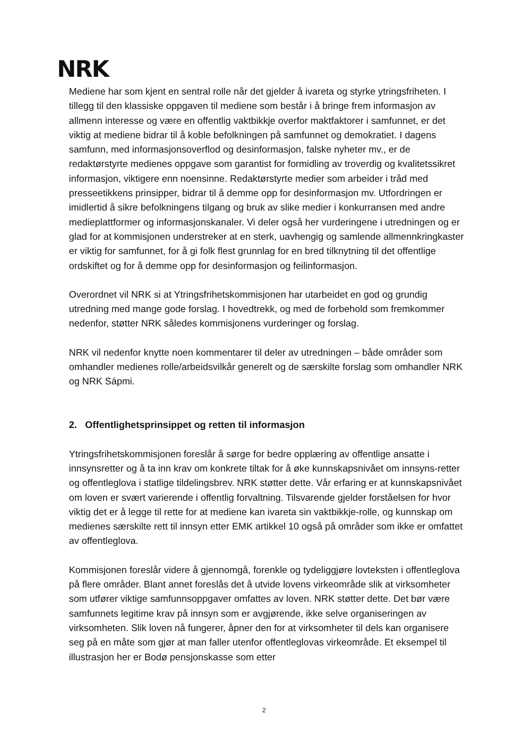NRK
Mediene har som kjent en sentral rolle når det gjelder å ivareta og styrke ytringsfriheten. I tillegg til den klassiske oppgaven til mediene som består i å bringe frem informasjon av allmenn interesse og være en offentlig vaktbikkje overfor maktfaktorer i samfunnet, er det viktig at mediene bidrar til å koble befolkningen på samfunnet og demokratiet. I dagens samfunn, med informasjonsoverflod og desinformasjon, falske nyheter mv., er de redaktørstyrte medienes oppgave som garantist for formidling av troverdig og kvalitetssikret informasjon, viktigere enn noensinne. Redaktørstyrte medier som arbeider i tråd med presseetikkens prinsipper, bidrar til å demme opp for desinformasjon mv. Utfordringen er imidlertid å sikre befolkningens tilgang og bruk av slike medier i konkurransen med andre medieplattformer og informasjonskanaler. Vi deler også her vurderingene i utredningen og er glad for at kommisjonen understreker at en sterk, uavhengig og samlende allmennkringkaster er viktig for samfunnet, for å gi folk flest grunnlag for en bred tilknytning til det offentlige ordskiftet og for å demme opp for desinformasjon og feilinformasjon.
Overordnet vil NRK si at Ytringsfrihetskommisjonen har utarbeidet en god og grundig utredning med mange gode forslag. I hovedtrekk, og med de forbehold som fremkommer nedenfor, støtter NRK således kommisjonens vurderinger og forslag.
NRK vil nedenfor knytte noen kommentarer til deler av utredningen – både områder som omhandler medienes rolle/arbeidsvilkår generelt og de særskilte forslag som omhandler NRK og NRK Sápmi.
2. Offentlighetsprinsippet og retten til informasjon
Ytringsfrihetskommisjonen foreslår å sørge for bedre opplæring av offentlige ansatte i innsynsretter og å ta inn krav om konkrete tiltak for å øke kunnskapsnivået om innsyns-retter og offentleglova i statlige tildelingsbrev. NRK støtter dette. Vår erfaring er at kunnskapsnivået om loven er svært varierende i offentlig forvaltning. Tilsvarende gjelder forståelsen for hvor viktig det er å legge til rette for at mediene kan ivareta sin vaktbikkje-rolle, og kunnskap om medienes særskilte rett til innsyn etter EMK artikkel 10 også på områder som ikke er omfattet av offentleglova.
Kommisjonen foreslår videre å gjennomgå, forenkle og tydeliggjøre lovteksten i offentleglova på flere områder. Blant annet foreslås det å utvide lovens virkeområde slik at virksomheter som utfører viktige samfunnsoppgaver omfattes av loven. NRK støtter dette. Det bør være samfunnets legitime krav på innsyn som er avgjørende, ikke selve organiseringen av virksomheten. Slik loven nå fungerer, åpner den for at virksomheter til dels kan organisere seg på en måte som gjør at man faller utenfor offentleglovas virkeområde. Et eksempel til illustrasjon her er Bodø pensjonskasse som etter
2